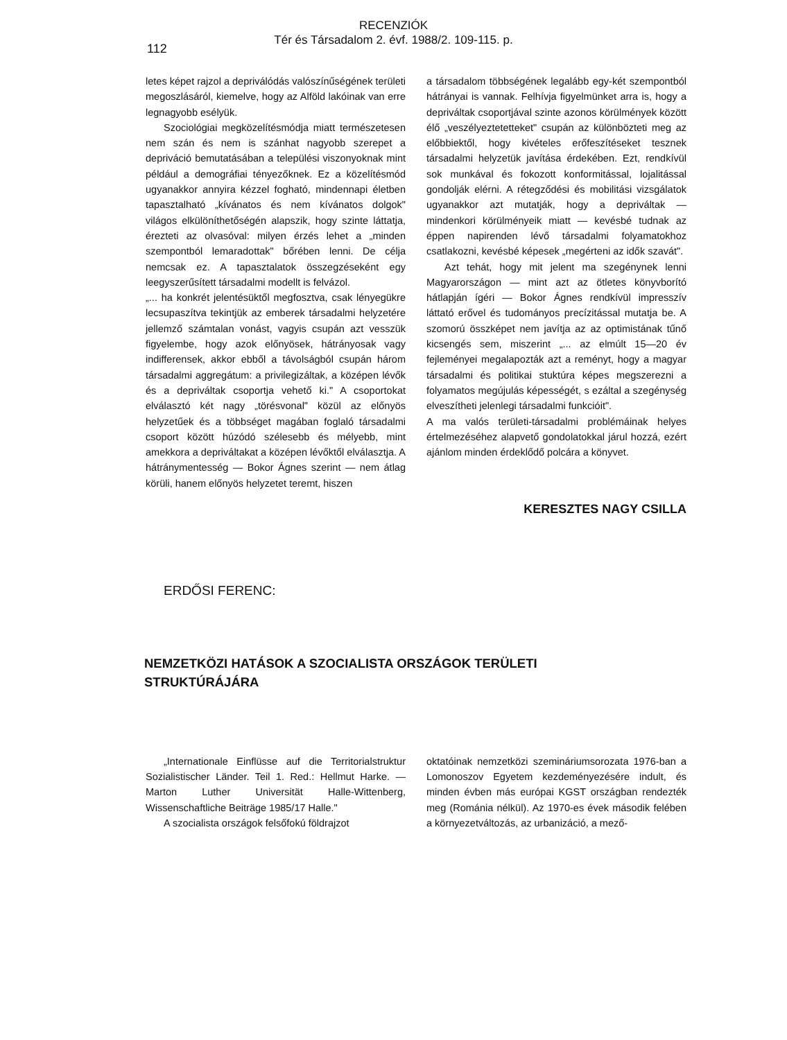RECENZIÓK
Tér és Társadalom 2. évf. 1988/2. 109-115. p.
112
letes képet rajzol a depriválódás valószínűségének területi megoszlásáról, kiemelve, hogy az Alföld lakóinak van erre legnagyobb esélyük.
Szociológiai megközelítésmódja miatt természetesen nem szán és nem is szánhat nagyobb szerepet a depriváció bemutatásában a települési viszonyoknak mint például a demográfiai tényezőknek. Ez a közelítésmód ugyanakkor annyira kézzel fogható, mindennapi életben tapasztalható „kívánatos és nem kívánatos dolgok" világos elkülöníthetőségén alapszik, hogy szinte láttatja, érezteti az olvasóval: milyen érzés lehet a „minden szempontból lemaradottak" bőrében lenni. De célja nemcsak ez. A tapasztalatok összegzéseként egy leegyszerűsített társadalmi modellt is felvázol.
„... ha konkrét jelentésüktől megfosztva, csak lényegükre lecsupaszítva tekintjük az emberek társadalmi helyzetére jellemző számtalan vonást, vagyis csupán azt vesszük figyelembe, hogy azok előnyösek, hátrányosak vagy indifferensek, akkor ebből a távolságból csupán három társadalmi aggregátum: a privilegizáltak, a középen lévők és a depriváltak csoportja vehető ki." A csoportokat elválasztó két nagy „törésvonal" közül az előnyös helyzetűek és a többséget magában foglaló társadalmi csoport között húzódó szélesebb és mélyebb, mint amekkora a depriváltakat a középen lévőktől elválasztja. A hátránymentesség — Bokor Ágnes szerint — nem átlag körüli, hanem előnyös helyzetet teremt, hiszen
a társadalom többségének legalább egy-két szempontból hátrányai is vannak. Felhívja figyelmünket arra is, hogy a depriváltak csoportjával szinte azonos körülmények között élő „veszélyeztetetteket" csupán az különbözteti meg az előbbiektől, hogy kivételes erőfeszítéseket tesznek társadalmi helyzetük javítása érdekében. Ezt, rendkívül sok munkával és fokozott konformitással, lojalitással gondolják elérni. A rétegződési és mobilitási vizsgálatok ugyanakkor azt mutatják, hogy a depriváltak — mindenkori körülményeik miatt — kevésbé tudnak az éppen napirenden lévő társadalmi folyamatokhoz csatlakozni, kevésbé képesek „megérteni az idők szavát".
Azt tehát, hogy mit jelent ma szegénynek lenni Magyarországon — mint azt az ötletes könyvborító hátlapján ígéri — Bokor Ágnes rendkívül impresszív láttató erővel és tudományos precízitással mutatja be. A szomorú összképet nem javítja az az optimistának tűnő kicsengés sem, miszerint „... az elmúlt 15—20 év fejleményei megalapozták azt a reményt, hogy a magyar társadalmi és politikai stuktúra képes megszerezni a folyamatos megújulás képességét, s ezáltal a szegénység elveszítheti jelenlegi társadalmi funkcióit".
A ma valós területi-társadalmi problémáinak helyes értelmezéséhez alapvető gondolatokkal járul hozzá, ezért ajánlom minden érdeklődő polcára a könyvet.
KERESZTES NAGY CSILLA
ERDŐSI FERENC:
NEMZETKÖZI HATÁSOK A SZOCIALISTA ORSZÁGOK TERÜLETI STRUKTÚRÁJÁRA
„Internationale Einflüsse auf die Territorialstruktur Sozialistischer Länder. Teil 1. Red.: Hellmut Harke. — Marton Luther Universität Halle-Wittenberg, Wissenschaftliche Beiträge 1985/17 Halle."
A szocialista országok felsőfokú földrajzot
oktatóinak nemzetközi szemináriumsorozata 1976-ban a Lomonoszov Egyetem kezdeményezésére indult, és minden évben más európai KGST országban rendezték meg (Románia nélkül). Az 1970-es évek második felében a környezetváltozás, az urbanizáció, a mező-